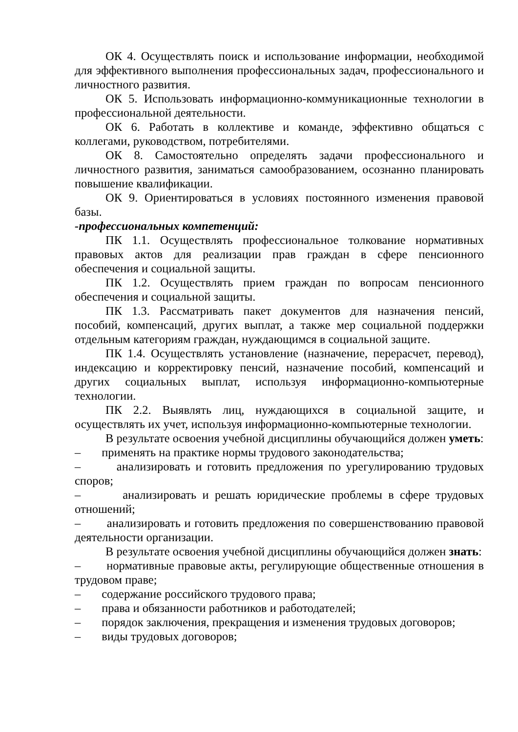ОК 4. Осуществлять поиск и использование информации, необходимой для эффективного выполнения профессиональных задач, профессионального и личностного развития.
ОК 5. Использовать информационно-коммуникационные технологии в профессиональной деятельности.
ОК 6. Работать в коллективе и команде, эффективно общаться с коллегами, руководством, потребителями.
ОК 8. Самостоятельно определять задачи профессионального и личностного развития, заниматься самообразованием, осознанно планировать повышение квалификации.
ОК 9. Ориентироваться в условиях постоянного изменения правовой базы.
-профессиональных компетенций:
ПК 1.1. Осуществлять профессиональное толкование нормативных правовых актов для реализации прав граждан в сфере пенсионного обеспечения и социальной защиты.
ПК 1.2. Осуществлять прием граждан по вопросам пенсионного обеспечения и социальной защиты.
ПК 1.3. Рассматривать пакет документов для назначения пенсий, пособий, компенсаций, других выплат, а также мер социальной поддержки отдельным категориям граждан, нуждающимся в социальной защите.
ПК 1.4. Осуществлять установление (назначение, перерасчет, перевод), индексацию и корректировку пенсий, назначение пособий, компенсаций и других социальных выплат, используя информационно-компьютерные технологии.
ПК 2.2. Выявлять лиц, нуждающихся в социальной защите, и осуществлять их учет, используя информационно-компьютерные технологии.
В результате освоения учебной дисциплины обучающийся должен уметь:
– применять на практике нормы трудового законодательства;
– анализировать и готовить предложения по урегулированию трудовых споров;
– анализировать и решать юридические проблемы в сфере трудовых отношений;
– анализировать и готовить предложения по совершенствованию правовой деятельности организации.
В результате освоения учебной дисциплины обучающийся должен знать:
– нормативные правовые акты, регулирующие общественные отношения в трудовом праве;
– содержание российского трудового права;
– права и обязанности работников и работодателей;
– порядок заключения, прекращения и изменения трудовых договоров;
– виды трудовых договоров;